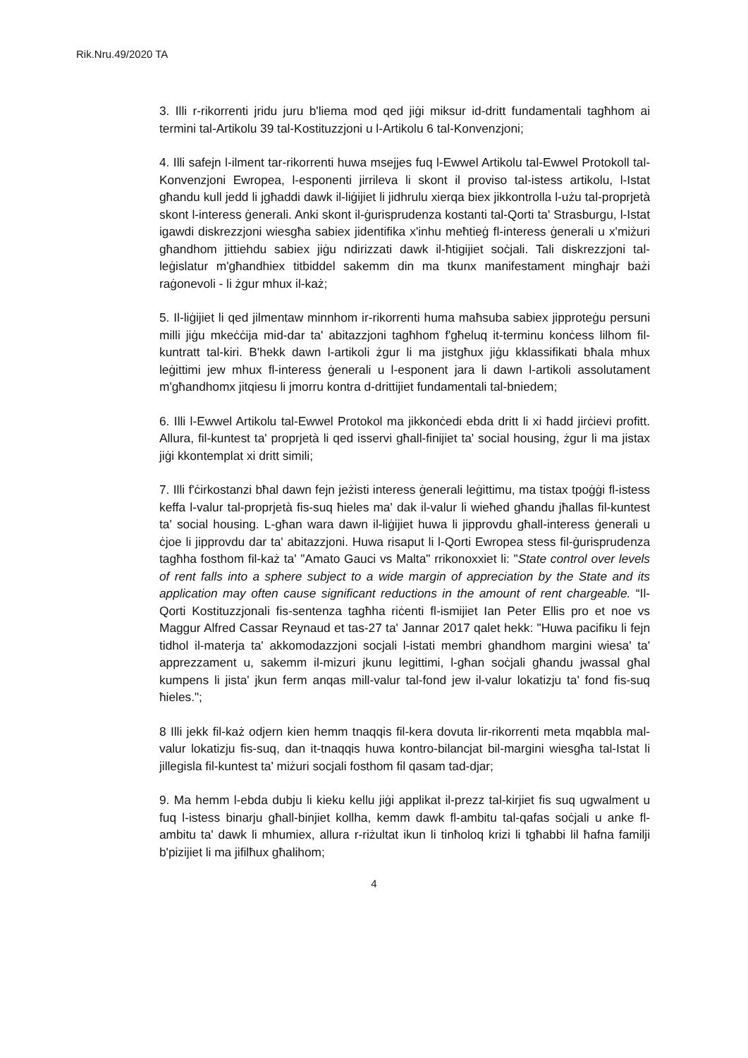Rik.Nru.49/2020 TA
3. Illi r-rikorrenti jridu juru b'liema mod qed jiġi miksur id-dritt fundamentali tagħhom ai termini tal-Artikolu 39 tal-Kostituzzjoni u l-Artikolu 6 tal-Konvenzjoni;
4. Illi safejn l-ilment tar-rikorrenti huwa msejjes fuq l-Ewwel Artikolu tal-Ewwel Protokoll tal-Konvenzjoni Ewropea, l-esponenti jirrileva li skont il proviso tal-istess artikolu, l-Istat għandu kull jedd li jgħaddi dawk il-liġijiet li jidhrulu xierqa biex jikkontrolla l-użu tal-proprjetà skont l-interess ġenerali. Anki skont il-ġurisprudenza kostanti tal-Qorti ta' Strasburgu, l-Istat igawdi diskrezzjoni wiesgħa sabiex jidentifika x'inhu meħtieġ fl-interess ġenerali u x'miżuri għandhom jittiehdu sabiex jiġu ndirizzati dawk il-ħtigijiet soċjali. Tali diskrezzjoni tal-leġislatur m'għandhiex titbiddel sakemm din ma tkunx manifestament mingħajr bażi raġonevoli - li żgur mhux il-każ;
5. Il-liġijiet li qed jilmentaw minnhom ir-rikorrenti huma maħsuba sabiex jipproteġu persuni milli jiġu mkeċċija mid-dar ta' abitazzjoni tagħhom f'għeluq it-terminu konċess lilhom fil-kuntratt tal-kiri. B'hekk dawn l-artikoli żgur li ma jistgħux jiġu kklassifikati bħala mhux leġittimi jew mhux fl-interess ġenerali u l-esponent jara li dawn l-artikoli assolutament m'għandhomx jitqiesu li jmorru kontra d-drittijiet fundamentali tal-bniedem;
6. Illi l-Ewwel Artikolu tal-Ewwel Protokol ma jikkonċedi ebda dritt li xi ħadd jirċievi profitt. Allura, fil-kuntest ta' proprjetà li qed isservi għall-finijiet ta' social housing, żgur li ma jistax jiġi kkontemplat xi dritt simili;
7. Illi f'ċirkostanzi bħal dawn fejn jeżisti interess ġenerali leġittimu, ma tistax tpoġġi fl-istess keffa l-valur tal-proprjetà fis-suq ħieles ma' dak il-valur li wieħed għandu jħallas fil-kuntest ta' social housing. L-għan wara dawn il-liġijiet huwa li jipprovdu għall-interess ġenerali u ċjoe li jipprovdu dar ta' abitazzjoni. Huwa risaput li l-Qorti Ewropea stess fil-ġurisprudenza tagħha fosthom fil-każ ta' "Amato Gauci vs Malta" rrikonoxxiet li: "State control over levels of rent falls into a sphere subject to a wide margin of appreciation by the State and its application may often cause significant reductions in the amount of rent chargeable. “Il-Qorti Kostituzzjonali fis-sentenza tagħha riċenti fl-ismijiet Ian Peter Ellis pro et noe vs Maggur Alfred Cassar Reynaud et tas-27 ta' Jannar 2017 qalet hekk: "Huwa pacifiku li fejn tidhol il-materja ta' akkomodazzjoni socjali l-istati membri ghandhom margini wiesa' ta' apprezzament u, sakemm il-mizuri jkunu legittimi, l-għan soċjali għandu jwassal għal kumpens li jista' jkun ferm anqas mill-valur tal-fond jew il-valur lokatizju ta' fond fis-suq ħieles.";
8 Illi jekk fil-każ odjern kien hemm tnaqqis fil-kera dovuta lir-rikorrenti meta mqabbla mal-valur lokatizju fis-suq, dan it-tnaqqis huwa kontro-bilancjat bil-margini wiesgħa tal-Istat li jillegisla fil-kuntest ta' miżuri socjali fosthom fil qasam tad-djar;
9. Ma hemm l-ebda dubju li kieku kellu jiġi applikat il-prezz tal-kirjiet fis suq ugwalment u fuq l-istess binarju għall-binjiet kollha, kemm dawk fl-ambitu tal-qafas soċjali u anke fl-ambitu ta' dawk li mhumiex, allura r-riżultat ikun li tinħoloq krizi li tgħabbi lil ħafna familji b'pizijiet li ma jifilħux għalihom;
4